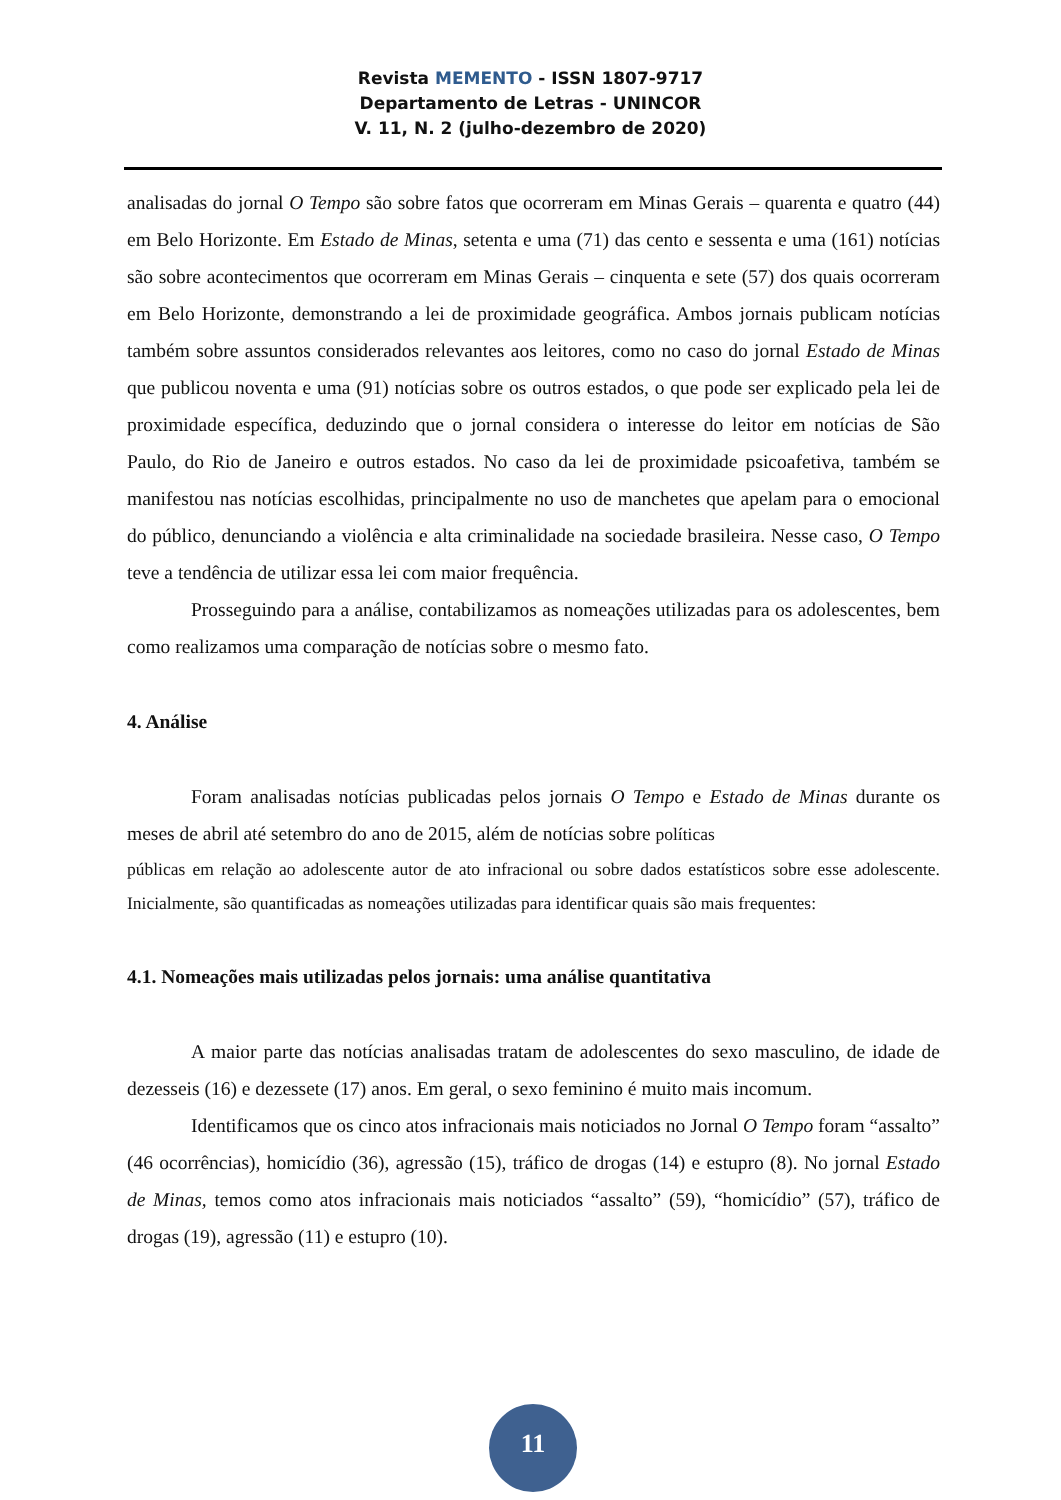Revista MEMENTO - ISSN 1807-9717
Departamento de Letras - UNINCOR
V. 11, N. 2 (julho-dezembro de 2020)
analisadas do jornal O Tempo são sobre fatos que ocorreram em Minas Gerais – quarenta e quatro (44) em Belo Horizonte. Em Estado de Minas, setenta e uma (71) das cento e sessenta e uma (161) notícias são sobre acontecimentos que ocorreram em Minas Gerais – cinquenta e sete (57) dos quais ocorreram em Belo Horizonte, demonstrando a lei de proximidade geográfica. Ambos jornais publicam notícias também sobre assuntos considerados relevantes aos leitores, como no caso do jornal Estado de Minas que publicou noventa e uma (91) notícias sobre os outros estados, o que pode ser explicado pela lei de proximidade específica, deduzindo que o jornal considera o interesse do leitor em notícias de São Paulo, do Rio de Janeiro e outros estados. No caso da lei de proximidade psicoafetiva, também se manifestou nas notícias escolhidas, principalmente no uso de manchetes que apelam para o emocional do público, denunciando a violência e alta criminalidade na sociedade brasileira. Nesse caso, O Tempo teve a tendência de utilizar essa lei com maior frequência.
Prosseguindo para a análise, contabilizamos as nomeações utilizadas para os adolescentes, bem como realizamos uma comparação de notícias sobre o mesmo fato.
4. Análise
Foram analisadas notícias publicadas pelos jornais O Tempo e Estado de Minas durante os meses de abril até setembro do ano de 2015, além de notícias sobre políticas
públicas em relação ao adolescente autor de ato infracional ou sobre dados estatísticos sobre esse adolescente. Inicialmente, são quantificadas as nomeações utilizadas para identificar quais são mais frequentes:
4.1. Nomeações mais utilizadas pelos jornais: uma análise quantitativa
A maior parte das notícias analisadas tratam de adolescentes do sexo masculino, de idade de dezesseis (16) e dezessete (17) anos. Em geral, o sexo feminino é muito mais incomum.
Identificamos que os cinco atos infracionais mais noticiados no Jornal O Tempo foram “assalto” (46 ocorrências), homicídio (36), agressão (15), tráfico de drogas (14) e estupro (8). No jornal Estado de Minas, temos como atos infracionais mais noticiados “assalto” (59), “homicídio” (57), tráfico de drogas (19), agressão (11) e estupro (10).
11